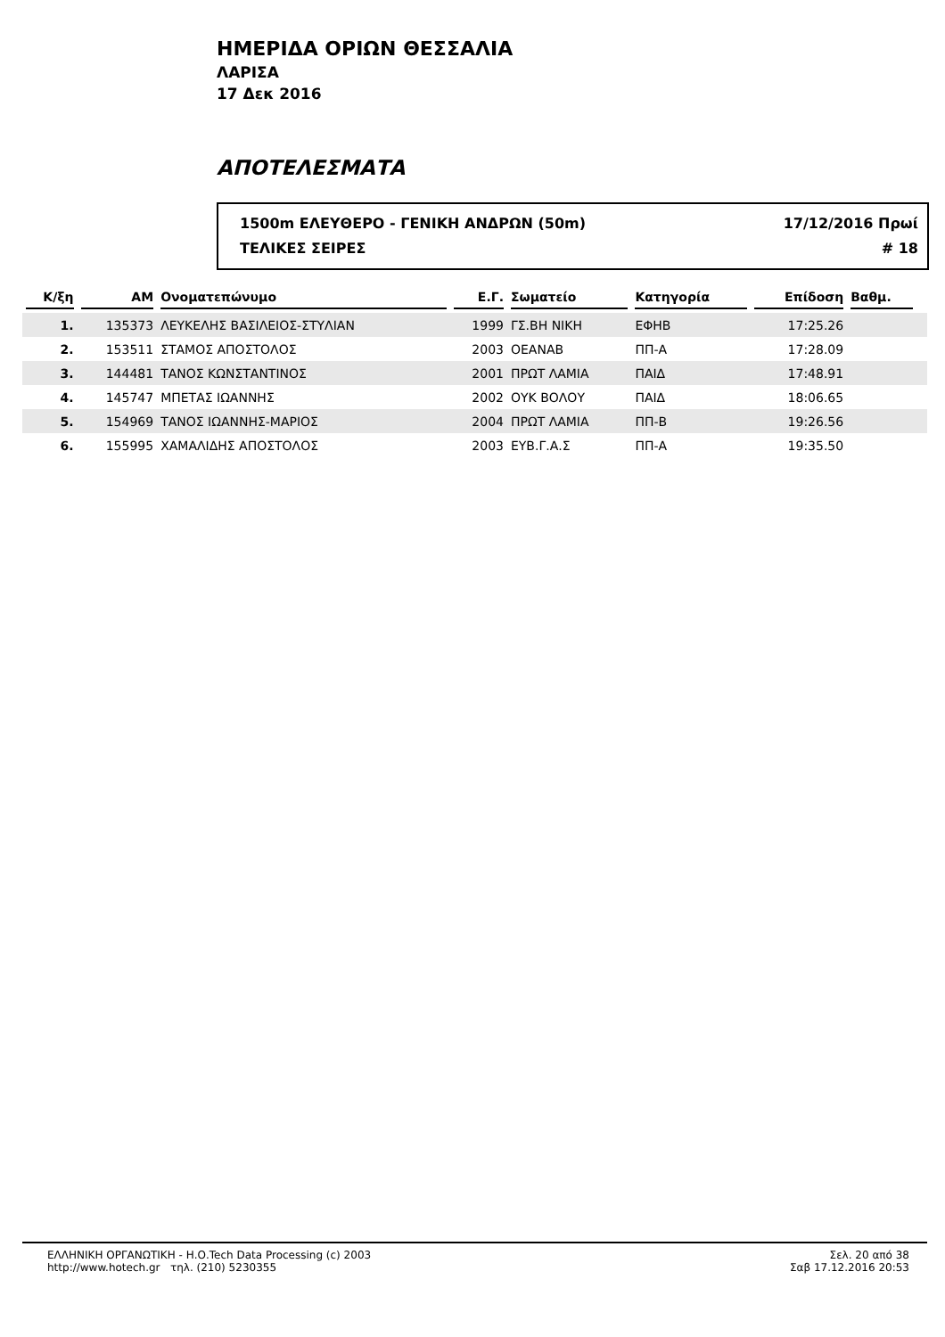ΗΜΕΡΙΔΑ ΟΡΙΩΝ ΘΕΣΣΑΛΙΑ
ΛΑΡΙΣΑ
17 Δεκ 2016
ΑΠΟΤΕΛΕΣΜΑΤΑ
1500m ΕΛΕΥΘΕΡΟ - ΓΕΝΙΚΗ ΑΝΔΡΩΝ (50m) 17/12/2016 Πρωί
ΤΕΛΙΚΕΣ ΣΕΙΡΕΣ # 18
| Κ/ξη | ΑΜ | Ονοματεπώνυμο | Ε.Γ. | Σωματείο | Κατηγορία | Επίδοση | Βαθμ. | |
| --- | --- | --- | --- | --- | --- | --- | --- | --- |
| 1. | 135373 | ΛΕΥΚΕΛΗΣ ΒΑΣΙΛΕΙΟΣ-ΣΤΥΛΙΑΝ | 1999 | ΓΣ.ΒΗ ΝΙΚΗ | ΕΦΗΒ | 17:25.26 | | |
| 2. | 153511 | ΣΤΑΜΟΣ ΑΠΟΣΤΟΛΟΣ | 2003 | ΟΕΑΝΑΒ | ΠΠ-Α | 17:28.09 | | |
| 3. | 144481 | ΤΑΝΟΣ ΚΩΝΣΤΑΝΤΙΝΟΣ | 2001 | ΠΡΩΤ ΛΑΜΙΑ | ΠΑΙΔ | 17:48.91 | | |
| 4. | 145747 | ΜΠΕΤΑΣ ΙΩΑΝΝΗΣ | 2002 | ΟΥΚ ΒΟΛΟΥ | ΠΑΙΔ | 18:06.65 | | |
| 5. | 154969 | ΤΑΝΟΣ ΙΩΑΝΝΗΣ-ΜΑΡΙΟΣ | 2004 | ΠΡΩΤ ΛΑΜΙΑ | ΠΠ-Β | 19:26.56 | | |
| 6. | 155995 | ΧΑΜΑΛΙΔΗΣ ΑΠΟΣΤΟΛΟΣ | 2003 | ΕΥΒ.Γ.Α.Σ | ΠΠ-Α | 19:35.50 | | |
ΕΛΛΗΝΙΚΗ ΟΡΓΑΝΩΤΙΚΗ - Η.Ο.Tech Data Processing (c) 2003
http://www.hotech.gr τηλ. (210) 5230355
Σελ. 20 από 38
Σαβ 17.12.2016 20:53